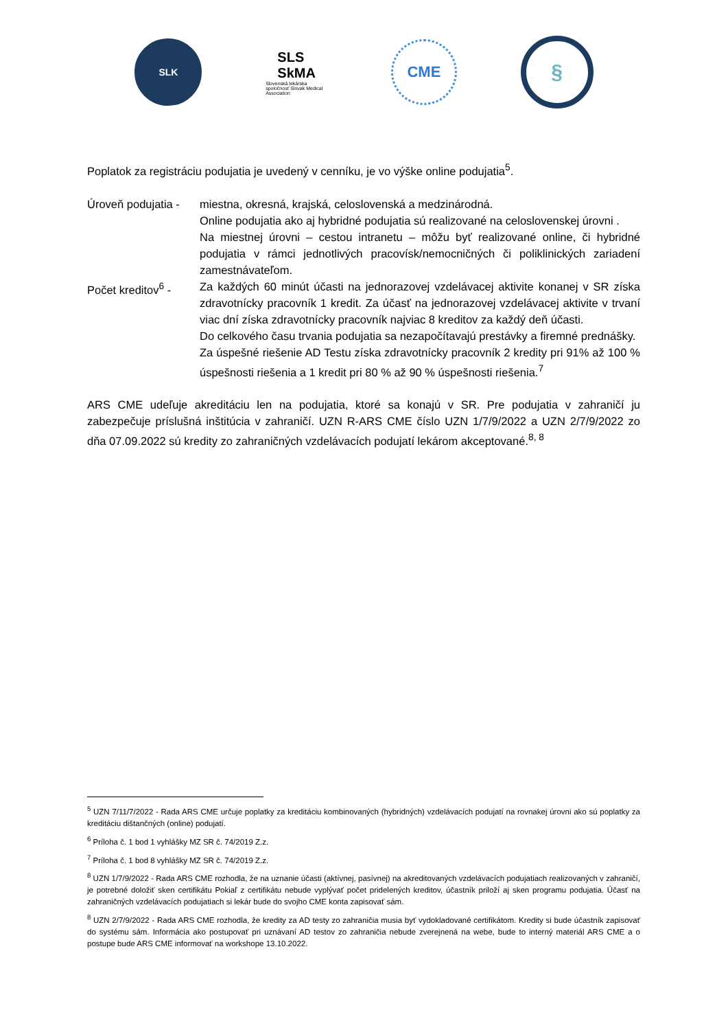SLK
SLS
SkMA
Slovenská lekárska spoločnosť Slovak Medical Association
CME
§
Poplatok za registráciu podujatia je uvedený v cenníku, je vo výške online podujatia<sup>5</sup>.
Úroveň podujatia -
miestna, okresná, krajská, celoslovenská a medzinárodná.
Online podujatia ako aj hybridné podujatia sú realizované na celoslovenskej úrovni .
Na miestnej úrovni – cestou intranetu – môžu byť realizované online, či hybridné podujatia v rámci jednotlivých pracovísk/nemocničných či poliklinických zariadení zamestnávateľom.
Počet kreditov<sup>6</sup> -
Za každých 60 minút účasti na jednorazovej vzdelávacej aktivite konanej v SR získa zdravotnícky pracovník 1 kredit. Za účasť na jednorazovej vzdelávacej aktivite v trvaní viac dní získa zdravotnícky pracovník najviac 8 kreditov za každý deň účasti.
Do celkového času trvania podujatia sa nezapočítavajú prestávky a firemné prednášky.
Za úspešné riešenie AD Testu získa zdravotnícky pracovník 2 kredity pri 91% až 100 % úspešnosti riešenia a 1 kredit pri 80 % až 90 % úspešnosti riešenia.<sup>7</sup>
ARS CME udeľuje akreditáciu len na podujatia, ktoré sa konajú v SR. Pre podujatia v zahraničí ju zabezpečuje príslušná inštitúcia v zahraničí. UZN R-ARS CME číslo UZN 1/7/9/2022 a UZN 2/7/9/2022 zo dňa 07.09.2022 sú kredity zo zahraničných vzdelávacích podujatí lekárom akceptované.<sup>8, 8</sup>
<sup>5</sup> UZN 7/11/7/2022 - Rada ARS CME určuje poplatky za kreditáciu kombinovaných (hybridných) vzdelávacích podujatí na rovnakej úrovni ako sú poplatky za kreditáciu dištančných (online) podujatí.
<sup>6</sup> Príloha č. 1 bod 1 vyhlášky MZ SR č. 74/2019 Z.z.
<sup>7</sup> Príloha č. 1 bod 8 vyhlášky MZ SR č. 74/2019 Z.z.
<sup>8</sup> UZN 1/7/9/2022 - Rada ARS CME rozhodla, že na uznanie účasti (aktívnej, pasívnej) na akreditovaných vzdelávacích podujatiach realizovaných v zahraničí, je potrebné doložiť sken certifikátu Pokiaľ z certifikátu nebude vyplývať počet pridelených kreditov, účastník priloží aj sken programu podujatia. Účasť na zahraničných vzdelávacích podujatiach si lekár bude do svojho CME konta zapisovať sám.
<sup>8</sup> UZN 2/7/9/2022 - Rada ARS CME rozhodla, že kredity za AD testy zo zahraničia musia byť vydokladované certifikátom. Kredity si bude účastník zapisovať do systému sám. Informácia ako postupovať pri uznávaní AD testov zo zahraničia nebude zverejnená na webe, bude to interný materiál ARS CME a o postupe bude ARS CME informovať na workshope 13.10.2022.